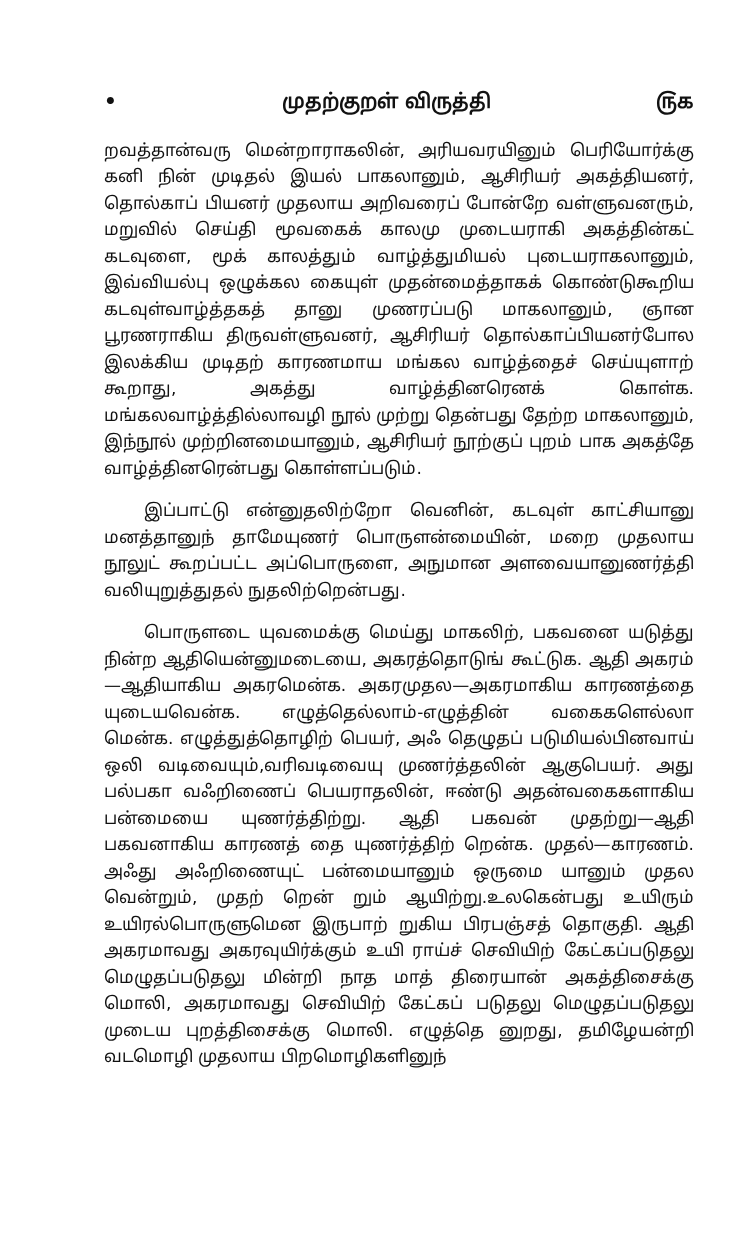• முதற்குறள் விருத்தி ௫௧
றவத்தான்வரு மென்றாராகலின், அரியவரயினும் பெரியோர்க்கு கனி நின் முடிதல் இயல் பாகலானும், ஆசிரியர் அகத்தியனர், தொல்காப் பியனர் முதலாய அறிவரைப் போன்றே வள்ளுவனரும், மறுவில் செய்தி மூவகைக் காலமு முடையராகி அகத்தின்கட் கடவுளை, மூக் காலத்தும் வாழ்த்துமியல் புடையராகலானும், இவ்வியல்பு ஒழுக்கல கையுள் முதன்மைத்தாகக் கொண்டுகூறிய கடவுள்வாழ்த்தகத் தானு முணரப்படு மாகலானும், ஞான பூரணராகிய திருவள்ளுவனர், ஆசிரியர் தொல்காப்பியனர்போல இலக்கிய முடிதற் காரணமாய மங்கல வாழ்த்தைச் செய்யுளாற் கூறாது, அகத்து வாழ்த்தினரெனக் கொள்க. மங்கலவாழ்த்தில்லாவழி நூல் முற்று தென்பது தேற்ற மாகலானும், இந்நூல் முற்றினமையானும், ஆசிரியர் நூற்குப் புறம் பாக அகத்தே வாழ்த்தினரென்பது கொள்ளப்படும்.
இப்பாட்டு என்னுதலிற்றோ வெனின், கடவுள் காட்சியானு மனத்தானுந் தாமேயுணர் பொருளன்மையின், மறை முதலாய நூலுட் கூறப்பட்ட அப்பொருளை, அநுமான அளவையானுணர்த்தி வலியுறுத்துதல் நுதலிற்றென்பது.
பொருளடை யுவமைக்கு மெய்து மாகலிற், பகவனை யடுத்து நின்ற ஆதியென்னுமடையை, அகரத்தொடுங் கூட்டுக. ஆதி அகரம் —ஆதியாகிய அகரமென்க. அகரமுதல—அகரமாகிய காரணத்தை யுடையவென்க. எழுத்தெல்லாம்-எழுத்தின் வகைகளெல்லா மென்க. எழுத்துத்தொழிற் பெயர், அஃ தெழுதப் படுமியல்பினவாய் ஒலி வடிவையும்,வரிவடிவையு முணர்த்தலின் ஆகுபெயர். அது பல்பகா வஃறிணைப் பெயராதலின், ஈண்டு அதன்வகைகளாகிய பன்மையை யுணர்த்திற்று. ஆதி பகவன் முதற்று—ஆதி பகவனாகிய காரணத் தை யுணர்த்திற் றென்க. முதல்—காரணம். அஃது அஃறிணையுட் பன்மையானும் ஒருமை யானும் முதல வென்றும், முதற் றென் றும் ஆயிற்று.உலகென்பது உயிரும் உயிரல்பொருளுமென இருபாற் றுகிய பிரபஞ்சத் தொகுதி. ஆதி அகரமாவது அகரவுயிர்க்கும் உயி ராய்ச் செவியிற் கேட்கப்படுதலு மெழுதப்படுதலு மின்றி நாத மாத் திரையான் அகத்திசைக்கு மொலி, அகரமாவது செவியிற் கேட்கப் படுதலு மெழுதப்படுதலு முடைய புறத்திசைக்கு மொலி. எழுத்தெ னுறது, தமிழேயன்றி வடமொழி முதலாய பிறமொழிகளினுந்